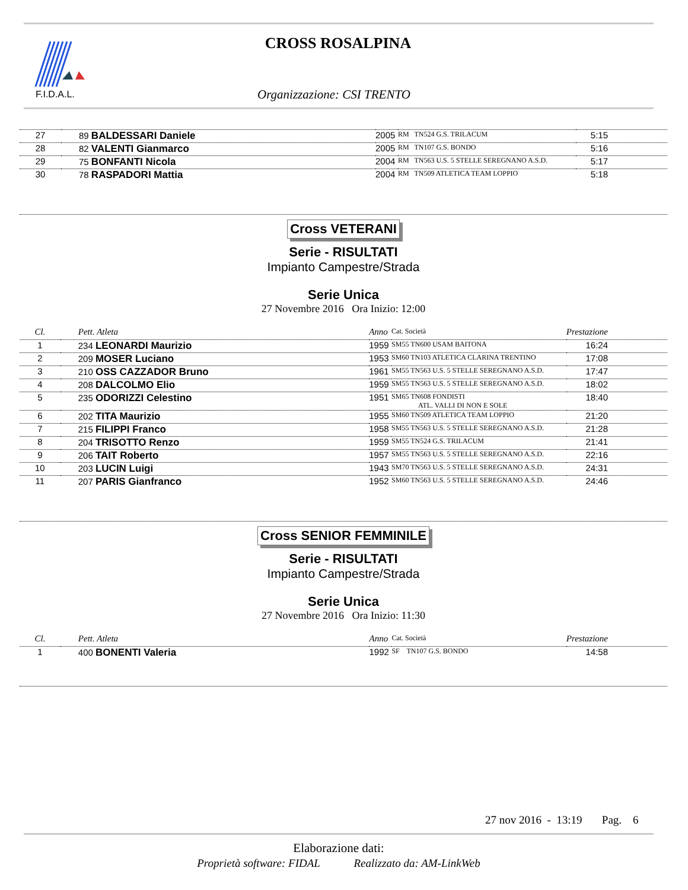F.I.D.A.L.
CROSS ROSALPINA
Organizzazione: CSI TRENTO
| 27 | 89 BALDESSARI Daniele | 2005 | RM TN524 G.S. TRILACUM | 5:15 |
| 28 | 82 VALENTI Gianmarco | 2005 | RM TN107 G.S. BONDO | 5:16 |
| 29 | 75 BONFANTI Nicola | 2004 | RM TN563 U.S. 5 STELLE SEREGNANO A.S.D. | 5:17 |
| 30 | 78 RASPADORI Mattia | 2004 | RM TN509 ATLETICA TEAM LOPPIO | 5:18 |
Cross VETERANI
Serie - RISULTATI
Impianto Campestre/Strada
Serie Unica
27 Novembre 2016 Ora Inizio: 12:00
| Cl. | Pett. Atleta | Anno | Cat. Società | Prestazione |
| --- | --- | --- | --- | --- |
| 1 | 234 LEONARDI Maurizio | 1959 | SM55 TN600 USAM BAITONA | 16:24 |
| 2 | 209 MOSER Luciano | 1953 | SM60 TN103 ATLETICA CLARINA TRENTINO | 17:08 |
| 3 | 210 OSS CAZZADOR Bruno | 1961 | SM55 TN563 U.S. 5 STELLE SEREGNANO A.S.D. | 17:47 |
| 4 | 208 DALCOLMO Elio | 1959 | SM55 TN563 U.S. 5 STELLE SEREGNANO A.S.D. | 18:02 |
| 5 | 235 ODORIZZI Celestino | 1951 | SM65 TN608 FONDISTI ATL. VALLI DI NON E SOLE | 18:40 |
| 6 | 202 TITA Maurizio | 1955 | SM60 TN509 ATLETICA TEAM LOPPIO | 21:20 |
| 7 | 215 FILIPPI Franco | 1958 | SM55 TN563 U.S. 5 STELLE SEREGNANO A.S.D. | 21:28 |
| 8 | 204 TRISOTTO Renzo | 1959 | SM55 TN524 G.S. TRILACUM | 21:41 |
| 9 | 206 TAIT Roberto | 1957 | SM55 TN563 U.S. 5 STELLE SEREGNANO A.S.D. | 22:16 |
| 10 | 203 LUCIN Luigi | 1943 | SM70 TN563 U.S. 5 STELLE SEREGNANO A.S.D. | 24:31 |
| 11 | 207 PARIS Gianfranco | 1952 | SM60 TN563 U.S. 5 STELLE SEREGNANO A.S.D. | 24:46 |
Cross SENIOR FEMMINILE
Serie - RISULTATI
Impianto Campestre/Strada
Serie Unica
27 Novembre 2016 Ora Inizio: 11:30
| Cl. | Pett. Atleta | Anno | Cat. Società | Prestazione |
| --- | --- | --- | --- | --- |
| 1 | 400 BONENTI Valeria | 1992 | SF TN107 G.S. BONDO | 14:58 |
27 nov 2016 - 13:19 Pag. 6
Elaborazione dati:
Proprietà software: FIDAL Realizzato da: AM-LinkWeb